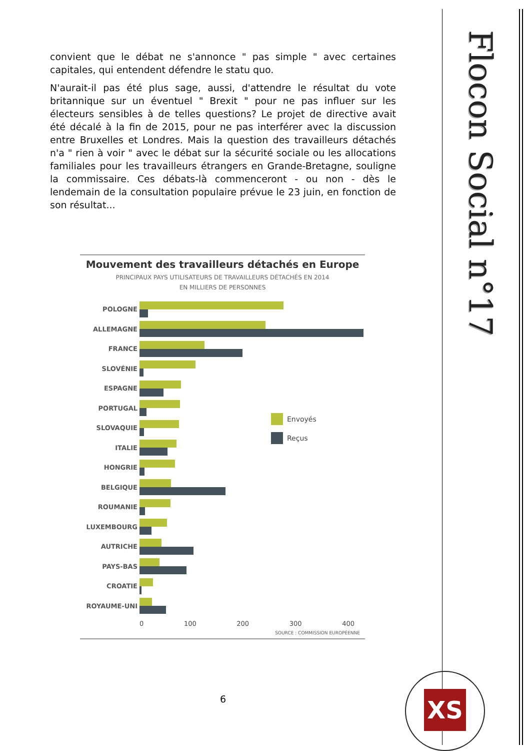Flocon Social n°17
convient que le débat ne s'annonce " pas simple " avec certaines capitales, qui entendent défendre le statu quo.
N'aurait-il pas été plus sage, aussi, d'attendre le résultat du vote britannique sur un éventuel " Brexit " pour ne pas influer sur les électeurs sensibles à de telles questions? Le projet de directive avait été décalé à la fin de 2015, pour ne pas interférer avec la discussion entre Bruxelles et Londres. Mais la question des travailleurs détachés n'a " rien à voir " avec le débat sur la sécurité sociale ou les allocations familiales pour les travailleurs étrangers en Grande-Bretagne, souligne la commissaire. Ces débats-là commenceront - ou non - dès le lendemain de la consultation populaire prévue le 23 juin, en fonction de son résultat...
Mouvement des travailleurs détachés en Europe
PRINCIPAUX PAYS UTILISATEURS DE TRAVAILLEURS DÉTACHÉS EN 2014
EN MILLIERS DE PERSONNES
POLOGNE
ALLEMAGNE
FRANCE
SLOVÉNIE
ESPAGNE
PORTUGAL
SLOVAQUIE
ITALIE
HONGRIE
BELGIQUE
ROUMANIE
LUXEMBOURG
AUTRICHE
PAYS-BAS
CROATIE
ROYAUME-UNI
0 100 200 300 400
SOURCE : COMMISSION EUROPÉENNE
Envoyés
Reçus
6
XS